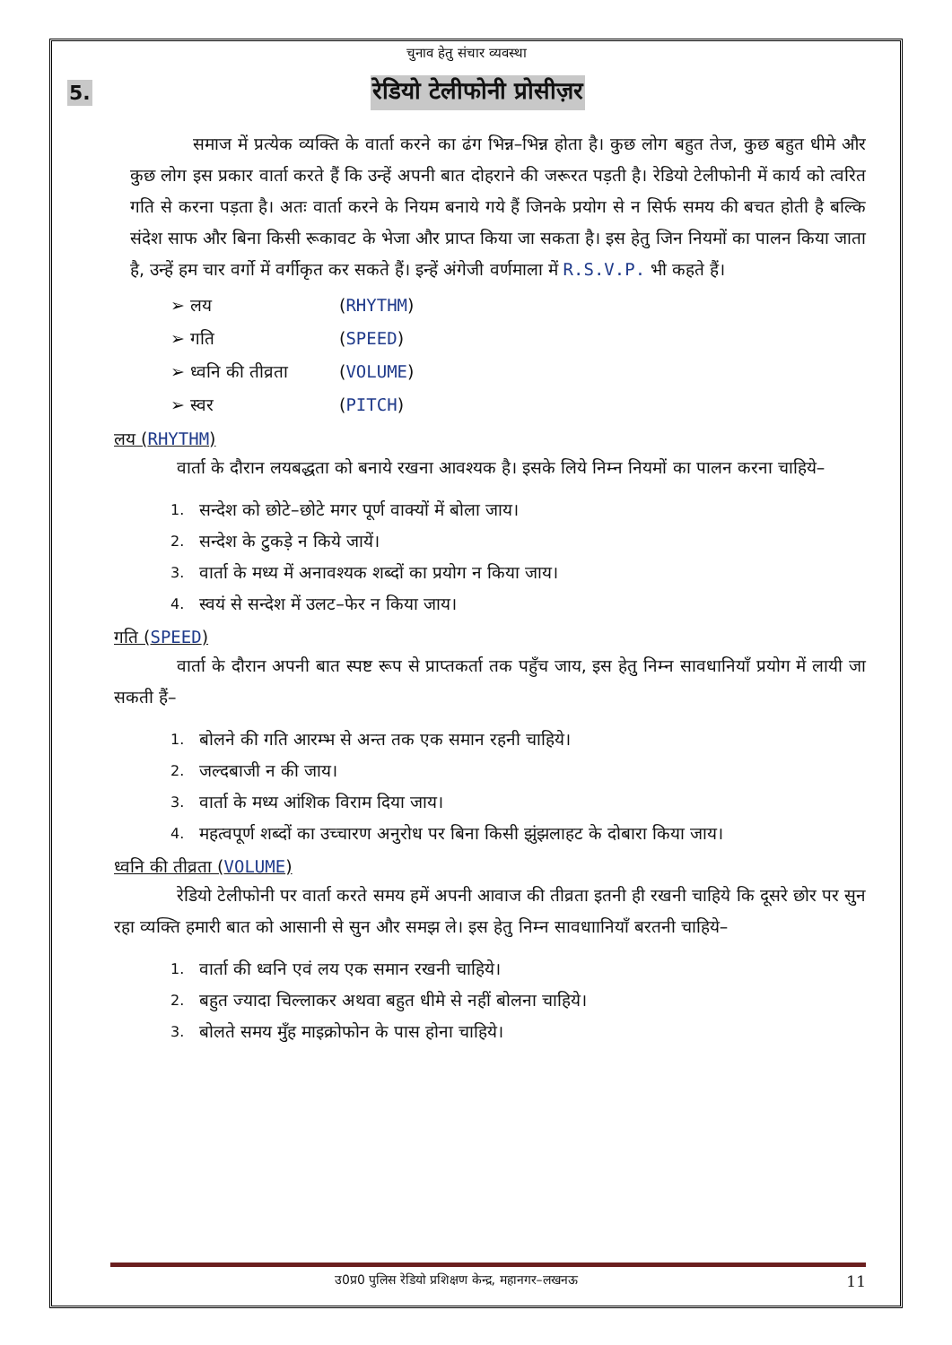चुनाव हेतु संचार व्यवस्था
5. रेडियो टेलीफोनी प्रोसीज़र
समाज में प्रत्येक व्यक्ति के वार्ता करने का ढंग भिन्न–भिन्न होता है। कुछ लोग बहुत तेज, कुछ बहुत धीमे और कुछ लोग इस प्रकार वार्ता करते हैं कि उन्हें अपनी बात दोहराने की जरूरत पड़ती है। रेडियो टेलीफोनी में कार्य को त्वरित गति से करना पड़ता है। अतः वार्ता करने के नियम बनाये गये हैं जिनके प्रयोग से न सिर्फ समय की बचत होती है बल्कि संदेश साफ और बिना किसी रूकावट के भेजा और प्राप्त किया जा सकता है। इस हेतु जिन नियमों का पालन किया जाता है, उन्हें हम चार वर्गो में वर्गीकृत कर सकते हैं। इन्हें अंगेजी वर्णमाला में R.S.V.P. भी कहते हैं।
➢ लय (RHYTHM)
➢ गति (SPEED)
➢ ध्वनि की तीव्रता (VOLUME)
➢ स्वर (PITCH)
लय (RHYTHM)
वार्ता के दौरान लयबद्धता को बनाये रखना आवश्यक है। इसके लिये निम्न नियमों का पालन करना चाहिये–
1. सन्देश को छोटे–छोटे मगर पूर्ण वाक्यों में बोला जाय।
2. सन्देश के टुकड़े न किये जायें।
3. वार्ता के मध्य में अनावश्यक शब्दों का प्रयोग न किया जाय।
4. स्वयं से सन्देश में उलट–फेर न किया जाय।
गति (SPEED)
वार्ता के दौरान अपनी बात स्पष्ट रूप से प्राप्तकर्ता तक पहुँच जाय, इस हेतु निम्न सावधानियाँ प्रयोग में लायी जा सकती हैं–
1. बोलने की गति आरम्भ से अन्त तक एक समान रहनी चाहिये।
2. जल्दबाजी न की जाय।
3. वार्ता के मध्य आंशिक विराम दिया जाय।
4. महत्वपूर्ण शब्दों का उच्चारण अनुरोध पर बिना किसी झुंझलाहट के दोबारा किया जाय।
ध्वनि की तीव्रता (VOLUME)
रेडियो टेलीफोनी पर वार्ता करते समय हमें अपनी आवाज की तीव्रता इतनी ही रखनी चाहिये कि दूसरे छोर पर सुन रहा व्यक्ति हमारी बात को आसानी से सुन और समझ ले। इस हेतु निम्न सावधाानियाँ बरतनी चाहिये–
1. वार्ता की ध्वनि एवं लय एक समान रखनी चाहिये।
2. बहुत ज्यादा चिल्लाकर अथवा बहुत धीमे से नहीं बोलना चाहिये।
3. बोलते समय मुँह माइक्रोफोन के पास होना चाहिये।
उ0प्र0 पुलिस रेडियो प्रशिक्षण केन्द्र, महानगर–लखनऊ 11